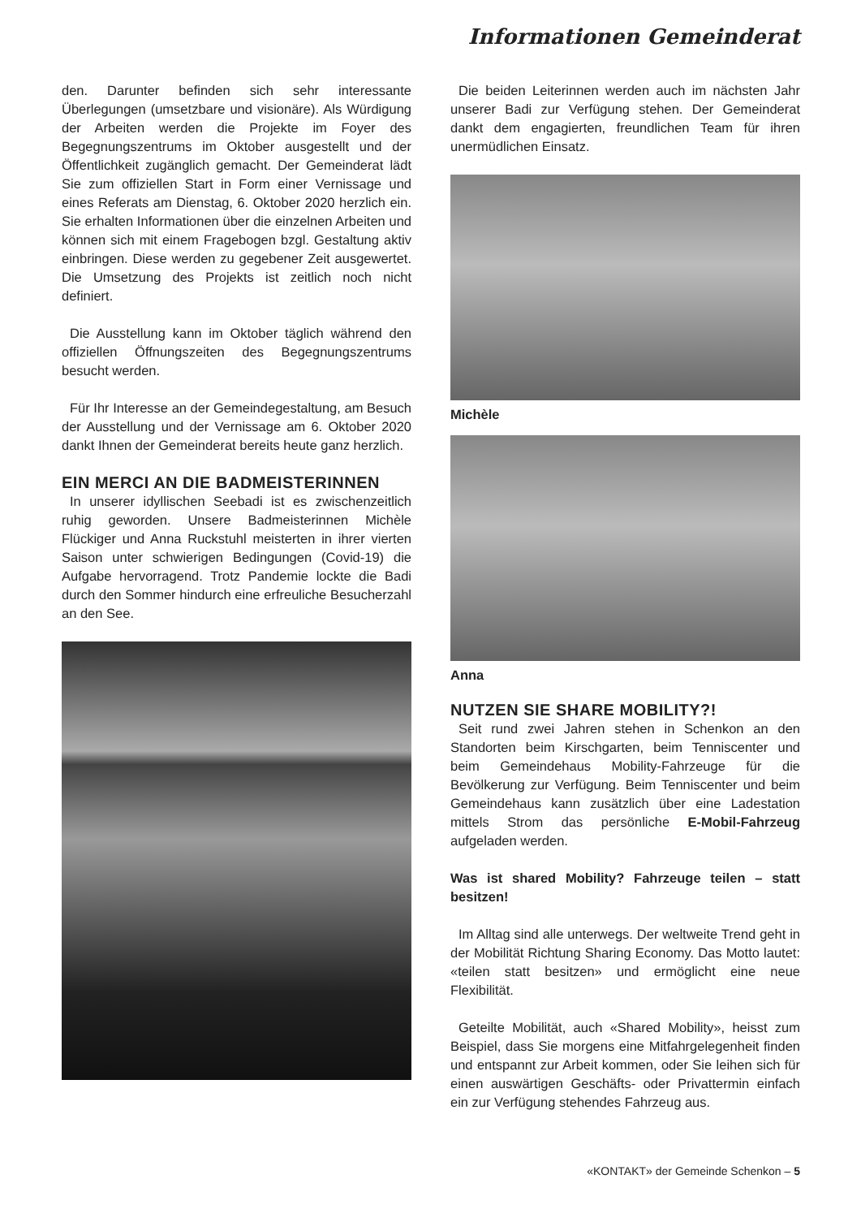Informationen Gemeinderat
den. Darunter befinden sich sehr interessante Überlegungen (umsetzbare und visionäre). Als Würdigung der Arbeiten werden die Projekte im Foyer des Begegnungszentrums im Oktober ausgestellt und der Öffentlichkeit zugänglich gemacht. Der Gemeinderat lädt Sie zum offiziellen Start in Form einer Vernissage und eines Referats am Dienstag, 6. Oktober 2020 herzlich ein. Sie erhalten Informationen über die einzelnen Arbeiten und können sich mit einem Fragebogen bzgl. Gestaltung aktiv einbringen. Diese werden zu gegebener Zeit ausgewertet. Die Umsetzung des Projekts ist zeitlich noch nicht definiert.
Die Ausstellung kann im Oktober täglich während den offiziellen Öffnungszeiten des Begegnungszentrums besucht werden.
Für Ihr Interesse an der Gemeindegestaltung, am Besuch der Ausstellung und der Vernissage am 6. Oktober 2020 dankt Ihnen der Gemeinderat bereits heute ganz herzlich.
EIN MERCI AN DIE BADMEISTERINNEN
In unserer idyllischen Seebadi ist es zwischenzeitlich ruhig geworden. Unsere Badmeisterinnen Michèle Flückiger und Anna Ruckstuhl meisterten in ihrer vierten Saison unter schwierigen Bedingungen (Covid-19) die Aufgabe hervorragend. Trotz Pandemie lockte die Badi durch den Sommer hindurch eine erfreuliche Besucherzahl an den See.
Die beiden Leiterinnen werden auch im nächsten Jahr unserer Badi zur Verfügung stehen. Der Gemeinderat dankt dem engagierten, freundlichen Team für ihren unermüdlichen Einsatz.
Michèle
Anna
NUTZEN SIE SHARE MOBILITY?!
Seit rund zwei Jahren stehen in Schenkon an den Standorten beim Kirschgarten, beim Tenniscenter und beim Gemeindehaus Mobility-Fahrzeuge für die Bevölkerung zur Verfügung. Beim Tenniscenter und beim Gemeindehaus kann zusätzlich über eine Ladestation mittels Strom das persönliche E-Mobil-Fahrzeug aufgeladen werden.
Was ist shared Mobility? Fahrzeuge teilen – statt besitzen!
Im Alltag sind alle unterwegs. Der weltweite Trend geht in der Mobilität Richtung Sharing Economy. Das Motto lautet: «teilen statt besitzen» und ermöglicht eine neue Flexibilität.
Geteilte Mobilität, auch «Shared Mobility», heisst zum Beispiel, dass Sie morgens eine Mitfahrgelegenheit finden und entspannt zur Arbeit kommen, oder Sie leihen sich für einen auswärtigen Geschäfts- oder Privattermin einfach ein zur Verfügung stehendes Fahrzeug aus.
«KONTAKT» der Gemeinde Schenkon – 5